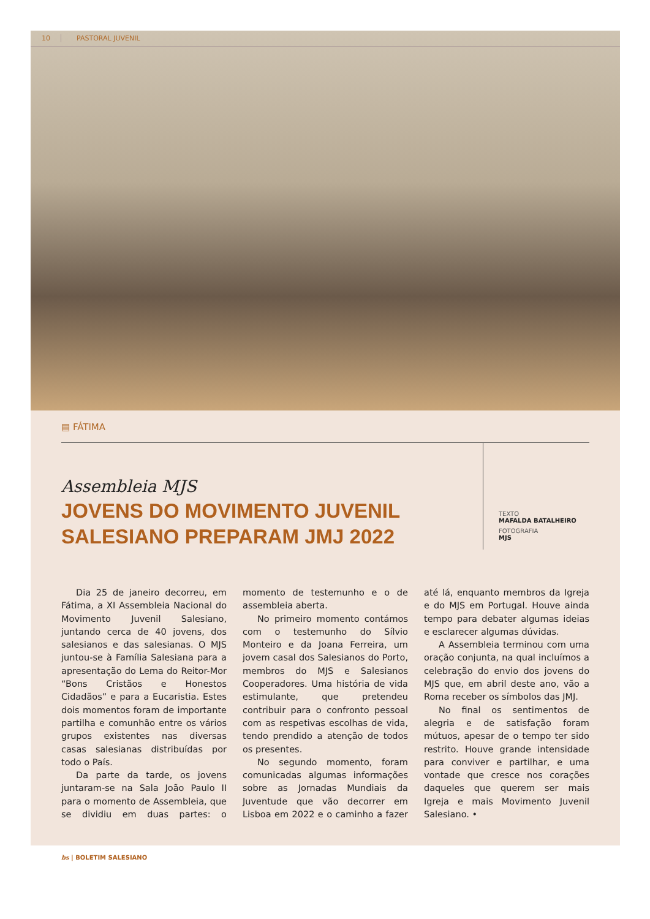10 PASTORAL JUVENIL
▤ FÁTIMA
Assembleia MJS
JOVENS DO MOVIMENTO JUVENIL SALESIANO PREPARAM JMJ 2022
TEXTO
MAFALDA BATALHEIRO
FOTOGRAFIA
MJS
Dia 25 de janeiro decorreu, em Fátima, a XI Assembleia Nacional do Movimento Juvenil Salesiano, juntando cerca de 40 jovens, dos salesianos e das salesianas. O MJS juntou-se à Família Salesiana para a apresentação do Lema do Reitor-Mor “Bons Cristãos e Honestos Cidadãos” e para a Eucaristia. Estes dois momentos foram de importante partilha e comunhão entre os vários grupos existentes nas diversas casas salesianas distribuídas por todo o País.
Da parte da tarde, os jovens juntaram-se na Sala João Paulo II para o momento de Assembleia, que se dividiu em duas partes: o momento de testemunho e o de assembleia aberta.
No primeiro momento contámos com o testemunho do Sílvio Monteiro e da Joana Ferreira, um jovem casal dos Salesianos do Porto, membros do MJS e Salesianos Cooperadores. Uma história de vida estimulante, que pretendeu contribuir para o confronto pessoal com as respetivas escolhas de vida, tendo prendido a atenção de todos os presentes.
No segundo momento, foram comunicadas algumas informações sobre as Jornadas Mundiais da Juventude que vão decorrer em Lisboa em 2022 e o caminho a fazer até lá, enquanto membros da Igreja e do MJS em Portugal. Houve ainda tempo para debater algumas ideias e esclarecer algumas dúvidas.
A Assembleia terminou com uma oração conjunta, na qual incluímos a celebração do envio dos jovens do MJS que, em abril deste ano, vão a Roma receber os símbolos das JMJ.
No final os sentimentos de alegria e de satisfação foram mútuos, apesar de o tempo ter sido restrito. Houve grande intensidade para conviver e partilhar, e uma vontade que cresce nos corações daqueles que querem ser mais Igreja e mais Movimento Juvenil Salesiano. •
bs | BOLETIM SALESIANO